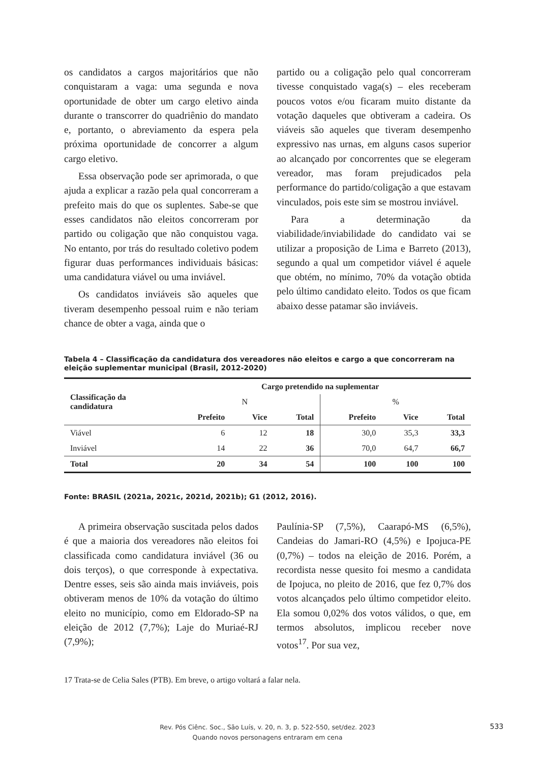os candidatos a cargos majoritários que não conquistaram a vaga: uma segunda e nova oportunidade de obter um cargo eletivo ainda durante o transcorrer do quadriênio do mandato e, portanto, o abreviamento da espera pela próxima oportunidade de concorrer a algum cargo eletivo.
Essa observação pode ser aprimorada, o que ajuda a explicar a razão pela qual concorreram a prefeito mais do que os suplentes. Sabe-se que esses candidatos não eleitos concorreram por partido ou coligação que não conquistou vaga. No entanto, por trás do resultado coletivo podem figurar duas performances individuais básicas: uma candidatura viável ou uma inviável.
Os candidatos inviáveis são aqueles que tiveram desempenho pessoal ruim e não teriam chance de obter a vaga, ainda que o
partido ou a coligação pelo qual concorreram tivesse conquistado vaga(s) – eles receberam poucos votos e/ou ficaram muito distante da votação daqueles que obtiveram a cadeira. Os viáveis são aqueles que tiveram desempenho expressivo nas urnas, em alguns casos superior ao alcançado por concorrentes que se elegeram vereador, mas foram prejudicados pela performance do partido/coligação a que estavam vinculados, pois este sim se mostrou inviável.
Para a determinação da viabilidade/inviabilidade do candidato vai se utilizar a proposição de Lima e Barreto (2013), segundo a qual um competidor viável é aquele que obtém, no mínimo, 70% da votação obtida pelo último candidato eleito. Todos os que ficam abaixo desse patamar são inviáveis.
Tabela 4 – Classificação da candidatura dos vereadores não eleitos e cargo a que concorreram na eleição suplementar municipal (Brasil, 2012-2020)
| Classificação da candidatura | Cargo pretendido na suplementar | | | | | |
| --- | --- | --- | --- | --- | --- | --- |
| | N | | | % | | |
| | Prefeito | Vice | Total | Prefeito | Vice | Total |
| Viável | 6 | 12 | 18 | 30,0 | 35,3 | 33,3 |
| Inviável | 14 | 22 | 36 | 70,0 | 64,7 | 66,7 |
| Total | 20 | 34 | 54 | 100 | 100 | 100 |
Fonte: BRASIL (2021a, 2021c, 2021d, 2021b); G1 (2012, 2016).
A primeira observação suscitada pelos dados é que a maioria dos vereadores não eleitos foi classificada como candidatura inviável (36 ou dois terços), o que corresponde à expectativa. Dentre esses, seis são ainda mais inviáveis, pois obtiveram menos de 10% da votação do último eleito no município, como em Eldorado-SP na eleição de 2012 (7,7%); Laje do Muriaé-RJ (7,9%);
Paulínia-SP (7,5%), Caarapó-MS (6,5%), Candeias do Jamari-RO (4,5%) e Ipojuca-PE (0,7%) – todos na eleição de 2016. Porém, a recordista nesse quesito foi mesmo a candidata de Ipojuca, no pleito de 2016, que fez 0,7% dos votos alcançados pelo último competidor eleito. Ela somou 0,02% dos votos válidos, o que, em termos absolutos, implicou receber nove votos<sup>17</sup>. Por sua vez,
17 Trata-se de Celia Sales (PTB). Em breve, o artigo voltará a falar nela.
Rev. Pós Ciênc. Soc., São Luís, v. 20, n. 3, p. 522-550, set/dez. 2023
Quando novos personagens entraram em cena
533